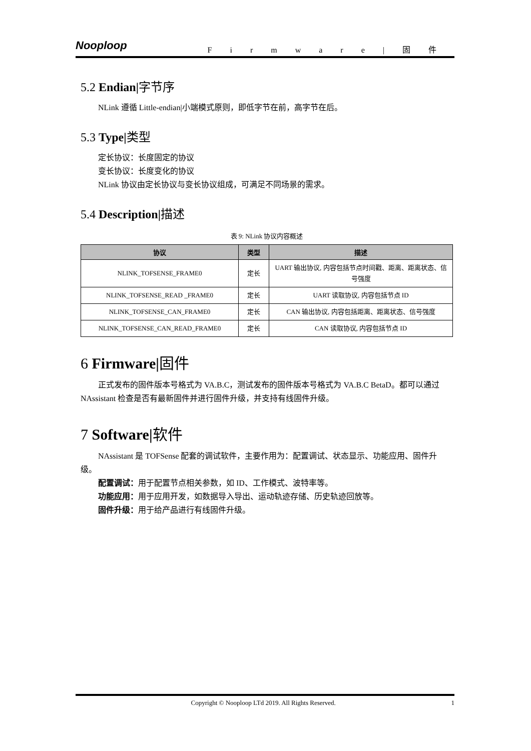Nooploop Firmware|固件
5.2 Endian|字节序
NLink 遵循 Little-endian|小端模式原则，即低字节在前，高字节在后。
5.3 Type|类型
定长协议：长度固定的协议
变长协议：长度变化的协议
NLink 协议由定长协议与变长协议组成，可满足不同场景的需求。
5.4 Description|描述
表 9: NLink 协议内容概述
| 协议 | 类型 | 描述 |
| --- | --- | --- |
| NLINK_TOFSENSE_FRAME0 | 定长 | UART 输出协议, 内容包括节点时间戳、距离、距离状态、信号强度 |
| NLINK_TOFSENSE_READ _FRAME0 | 定长 | UART 读取协议, 内容包括节点 ID |
| NLINK_TOFSENSE_CAN_FRAME0 | 定长 | CAN 输出协议, 内容包括距离、距离状态、信号强度 |
| NLINK_TOFSENSE_CAN_READ_FRAME0 | 定长 | CAN 读取协议, 内容包括节点 ID |
6 Firmware|固件
正式发布的固件版本号格式为 VA.B.C，测试发布的固件版本号格式为 VA.B.C BetaD。都可以通过 NAssistant 检查是否有最新固件并进行固件升级，并支持有线固件升级。
7 Software|软件
NAssistant 是 TOFSense 配套的调试软件，主要作用为：配置调试、状态显示、功能应用、固件升级。
配置调试：用于配置节点相关参数，如 ID、工作模式、波特率等。
功能应用：用于应用开发，如数据导入导出、运动轨迹存储、历史轨迹回放等。
固件升级：用于给产品进行有线固件升级。
Copyright © Nooploop LTd 2019. All Rights Reserved. 1